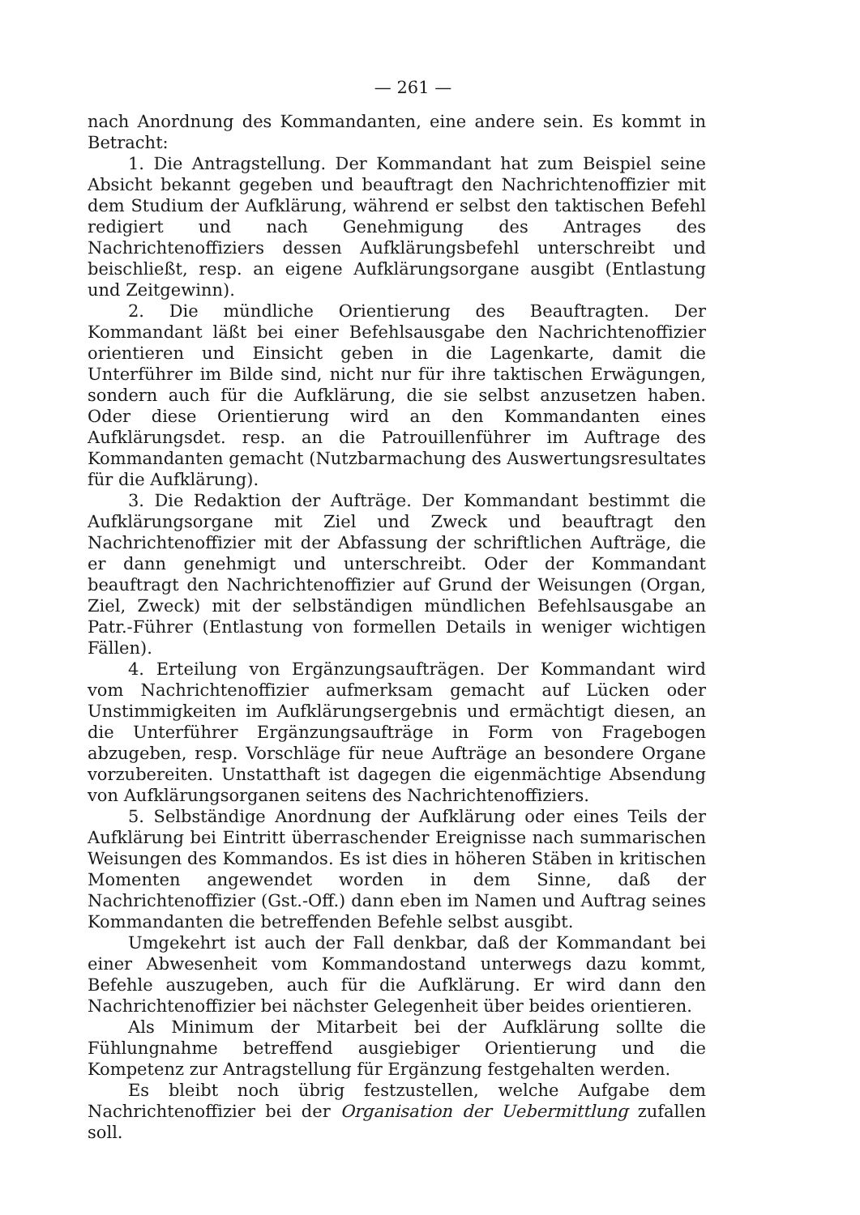— 261 —
nach Anordnung des Kommandanten, eine andere sein. Es kommt in Betracht:
1. Die Antragstellung. Der Kommandant hat zum Beispiel seine Absicht bekannt gegeben und beauftragt den Nachrichtenoffizier mit dem Studium der Aufklärung, während er selbst den taktischen Befehl redigiert und nach Genehmigung des Antrages des Nachrichtenoffiziers dessen Aufklärungsbefehl unterschreibt und beischließt, resp. an eigene Aufklärungsorgane ausgibt (Entlastung und Zeitgewinn).
2. Die mündliche Orientierung des Beauftragten. Der Kommandant läßt bei einer Befehlsausgabe den Nachrichtenoffizier orientieren und Einsicht geben in die Lagenkarte, damit die Unterführer im Bilde sind, nicht nur für ihre taktischen Erwägungen, sondern auch für die Aufklärung, die sie selbst anzusetzen haben. Oder diese Orientierung wird an den Kommandanten eines Aufklärungsdet. resp. an die Patrouillenführer im Auftrage des Kommandanten gemacht (Nutzbarmachung des Auswertungsresultates für die Aufklärung).
3. Die Redaktion der Aufträge. Der Kommandant bestimmt die Aufklärungsorgane mit Ziel und Zweck und beauftragt den Nachrichtenoffizier mit der Abfassung der schriftlichen Aufträge, die er dann genehmigt und unterschreibt. Oder der Kommandant beauftragt den Nachrichtenoffizier auf Grund der Weisungen (Organ, Ziel, Zweck) mit der selbständigen mündlichen Befehlsausgabe an Patr.-Führer (Entlastung von formellen Details in weniger wichtigen Fällen).
4. Erteilung von Ergänzungsaufträgen. Der Kommandant wird vom Nachrichtenoffizier aufmerksam gemacht auf Lücken oder Unstimmigkeiten im Aufklärungsergebnis und ermächtigt diesen, an die Unterführer Ergänzungsaufträge in Form von Fragebogen abzugeben, resp. Vorschläge für neue Aufträge an besondere Organe vorzubereiten. Unstatthaft ist dagegen die eigenmächtige Absendung von Aufklärungsorganen seitens des Nachrichtenoffiziers.
5. Selbständige Anordnung der Aufklärung oder eines Teils der Aufklärung bei Eintritt überraschender Ereignisse nach summarischen Weisungen des Kommandos. Es ist dies in höheren Stäben in kritischen Momenten angewendet worden in dem Sinne, daß der Nachrichtenoffizier (Gst.-Off.) dann eben im Namen und Auftrag seines Kommandanten die betreffenden Befehle selbst ausgibt.
Umgekehrt ist auch der Fall denkbar, daß der Kommandant bei einer Abwesenheit vom Kommandostand unterwegs dazu kommt, Befehle auszugeben, auch für die Aufklärung. Er wird dann den Nachrichtenoffizier bei nächster Gelegenheit über beides orientieren.
Als Minimum der Mitarbeit bei der Aufklärung sollte die Fühlungnahme betreffend ausgiebiger Orientierung und die Kompetenz zur Antragstellung für Ergänzung festgehalten werden.
Es bleibt noch übrig festzustellen, welche Aufgabe dem Nachrichtenoffizier bei der Organisation der Uebermittlung zufallen soll.